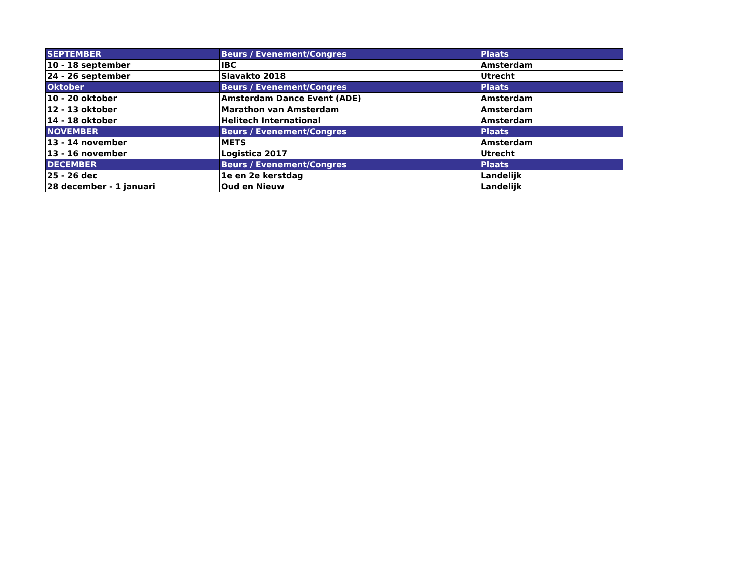| SEPTEMBER | Beurs / Evenement/Congres | Plaats |
| --- | --- | --- |
| 10 - 18 september | IBC | Amsterdam |
| 24 - 26 september | Slavakto 2018 | Utrecht |
| Oktober | Beurs / Evenement/Congres | Plaats |
| 10 - 20 oktober | Amsterdam Dance Event (ADE) | Amsterdam |
| 12 - 13 oktober | Marathon van Amsterdam | Amsterdam |
| 14 - 18 oktober | Helitech International | Amsterdam |
| NOVEMBER | Beurs / Evenement/Congres | Plaats |
| 13 - 14 november | METS | Amsterdam |
| 13 - 16 november | Logistica 2017 | Utrecht |
| DECEMBER | Beurs / Evenement/Congres | Plaats |
| 25 - 26 dec | 1e en 2e kerstdag | Landelijk |
| 28 december - 1 januari | Oud en Nieuw | Landelijk |